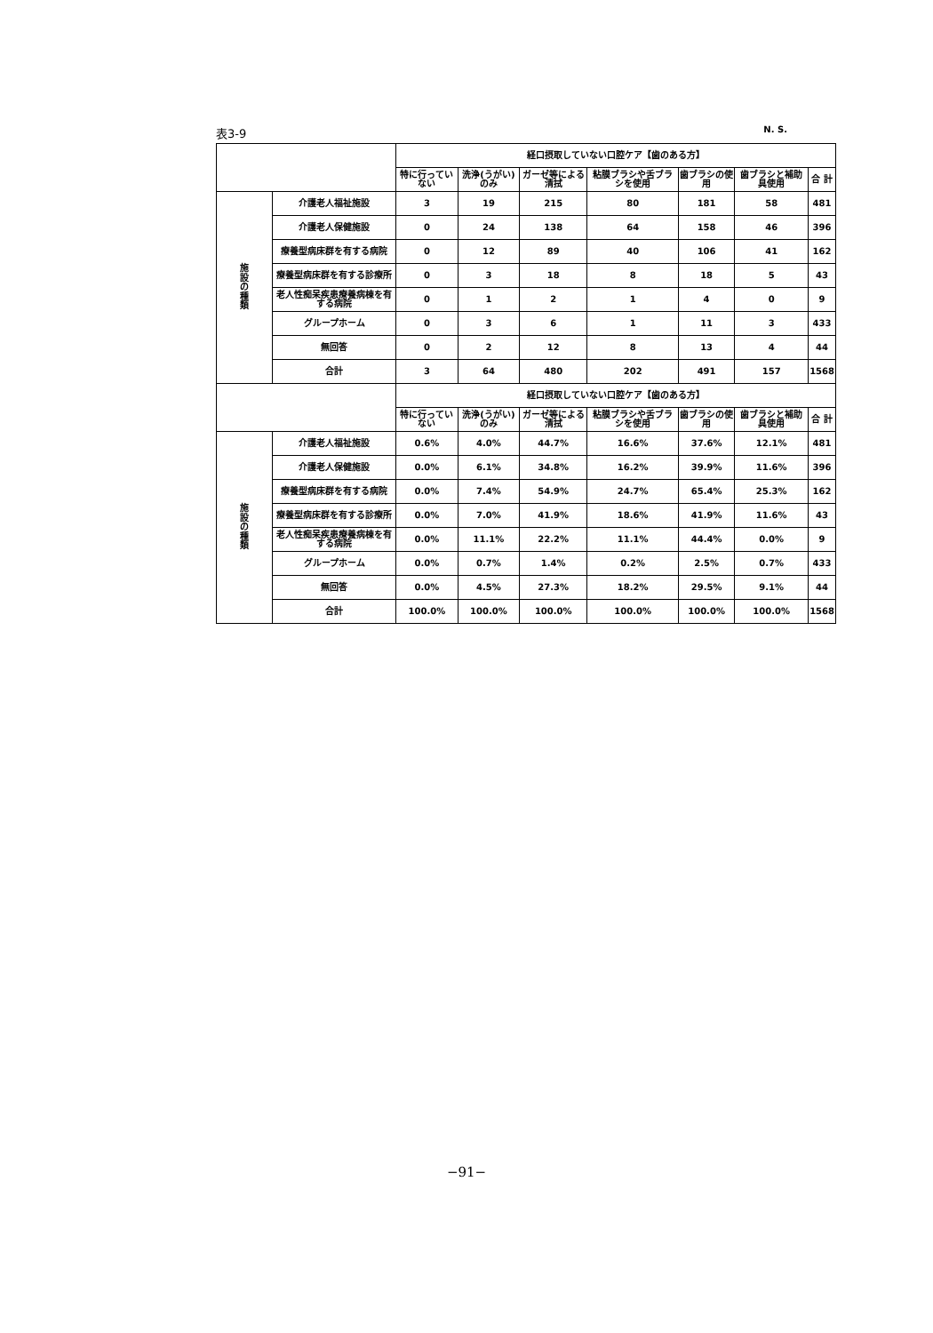表3-9 N. S.
| | | 経口摂取していない口腔ケア【歯のある方】 | | | | | | |
| --- | --- | --- | --- | --- | --- | --- | --- | --- |
| | | 特に行っていない | 洗浄(うがい)のみ | ガーゼ等による清拭 | 粘膜ブラシや舌ブラシを使用 | 歯ブラシの使用 | 歯ブラシと補助具使用 | 合 計 |
| 施 設 の 種 類 | 介護老人福祉施設 | 3 | 19 | 215 | 80 | 181 | 58 | 481 |
| | 介護老人保健施設 | 0 | 24 | 138 | 64 | 158 | 46 | 396 |
| | 療養型病床群を有する病院 | 0 | 12 | 89 | 40 | 106 | 41 | 162 |
| | 療養型病床群を有する診療所 | 0 | 3 | 18 | 8 | 18 | 5 | 43 |
| | 老人性痴呆疾患療養病棟を有する病院 | 0 | 1 | 2 | 1 | 4 | 0 | 9 |
| | グループホーム | 0 | 3 | 6 | 1 | 11 | 3 | 433 |
| | 無回答 | 0 | 2 | 12 | 8 | 13 | 4 | 44 |
| | 合計 | 3 | 64 | 480 | 202 | 491 | 157 | 1568 |
| | | 経口摂取していない口腔ケア【歯のある方】 | | | | | | |
| | | 特に行っていない | 洗浄(うがい)のみ | ガーゼ等による清拭 | 粘膜ブラシや舌ブラシを使用 | 歯ブラシの使用 | 歯ブラシと補助具使用 | 合 計 |
| 施 設 の 種 類 | 介護老人福祉施設 | 0.6% | 4.0% | 44.7% | 16.6% | 37.6% | 12.1% | 481 |
| | 介護老人保健施設 | 0.0% | 6.1% | 34.8% | 16.2% | 39.9% | 11.6% | 396 |
| | 療養型病床群を有する病院 | 0.0% | 7.4% | 54.9% | 24.7% | 65.4% | 25.3% | 162 |
| | 療養型病床群を有する診療所 | 0.0% | 7.0% | 41.9% | 18.6% | 41.9% | 11.6% | 43 |
| | 老人性痴呆疾患療養病棟を有する病院 | 0.0% | 11.1% | 22.2% | 11.1% | 44.4% | 0.0% | 9 |
| | グループホーム | 0.0% | 0.7% | 1.4% | 0.2% | 2.5% | 0.7% | 433 |
| | 無回答 | 0.0% | 4.5% | 27.3% | 18.2% | 29.5% | 9.1% | 44 |
| | 合計 | 100.0% | 100.0% | 100.0% | 100.0% | 100.0% | 100.0% | 1568 |
−91−